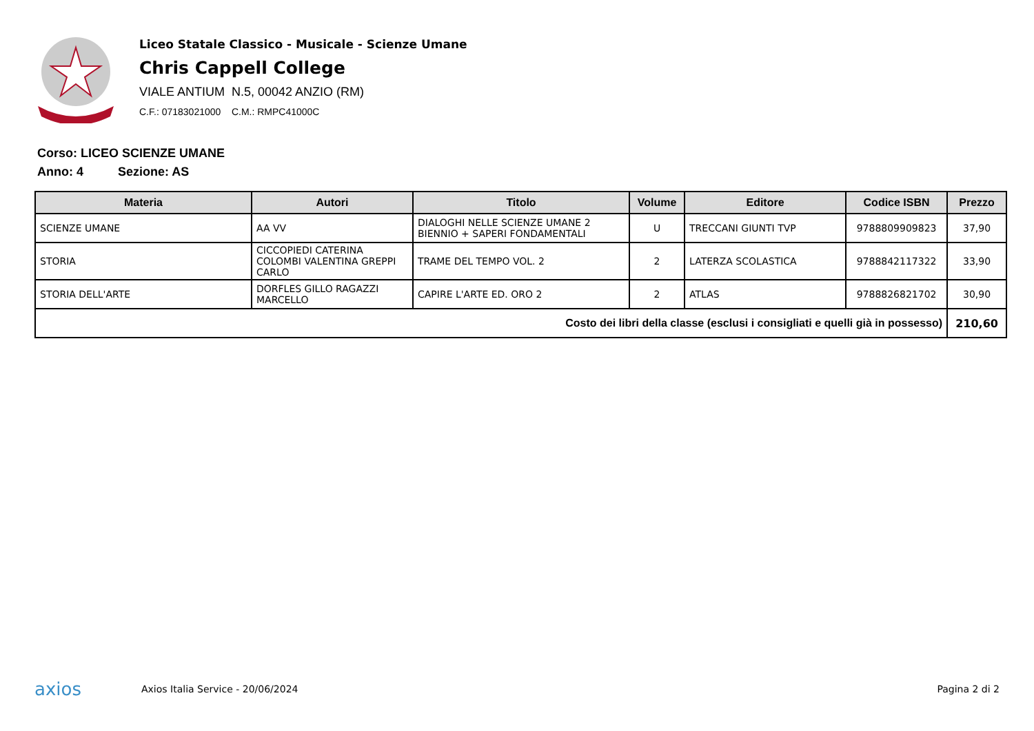Liceo Statale Classico - Musicale - Scienze Umane
Chris Cappell College
VIALE ANTIUM N.5, 00042 ANZIO (RM)
C.F.: 07183021000 C.M.: RMPC41000C
Corso: LICEO SCIENZE UMANE
Anno: 4 Sezione: AS
| Materia | Autori | Titolo | Volume | Editore | Codice ISBN | Prezzo |
| --- | --- | --- | --- | --- | --- | --- |
| SCIENZE UMANE | AA VV | DIALOGHI NELLE SCIENZE UMANE 2 BIENNIO + SAPERI FONDAMENTALI | U | TRECCANI GIUNTI TVP | 9788809909823 | 37,90 |
| STORIA | CICCOPIEDI CATERINA COLOMBI VALENTINA GREPPI CARLO | TRAME DEL TEMPO VOL. 2 | 2 | LATERZA SCOLASTICA | 9788842117322 | 33,90 |
| STORIA DELL'ARTE | DORFLES GILLO RAGAZZI MARCELLO | CAPIRE L'ARTE ED. ORO 2 | 2 | ATLAS | 9788826821702 | 30,90 |
| Costo dei libri della classe (esclusi i consigliati e quelli già in possesso) | | | | | | 210,60 |
axios Axios Italia Service - 20/06/2024 Pagina 2 di 2